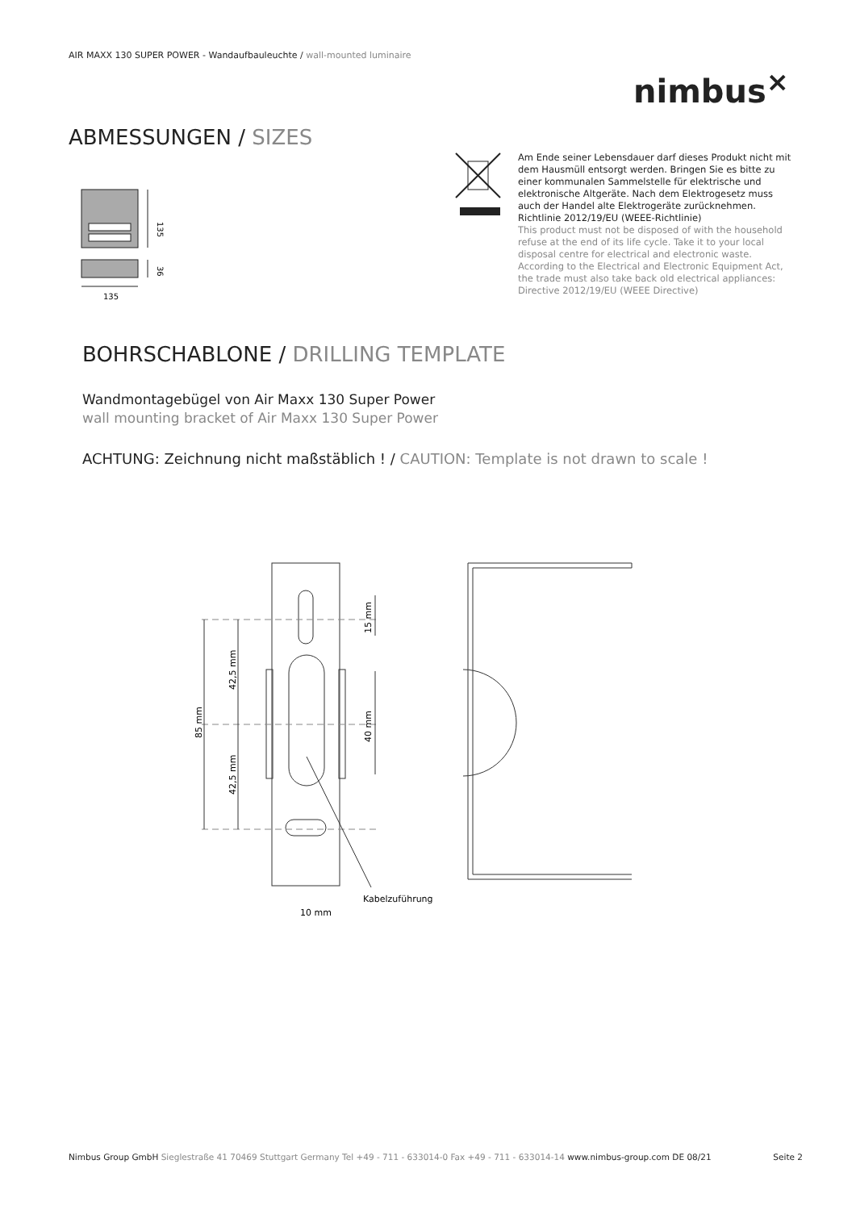AIR MAXX 130 SUPER POWER - Wandaufbauleuchte / wall-mounted luminaire
nimbus<sup>×</sup>
ABMESSUNGEN / SIZES
135
36
135
Am Ende seiner Lebensdauer darf dieses Produkt nicht mit dem Hausmüll entsorgt werden. Bringen Sie es bitte zu einer kommunalen Sammelstelle für elektrische und elektronische Altgeräte. Nach dem Elektrogesetz muss auch der Handel alte Elektrogeräte zurücknehmen. Richtlinie 2012/19/EU (WEEE-Richtlinie)
This product must not be disposed of with the household refuse at the end of its life cycle. Take it to your local disposal centre for electrical and electronic waste. According to the Electrical and Electronic Equipment Act, the trade must also take back old electrical appliances: Directive 2012/19/EU (WEEE Directive)
BOHRSCHABLONE / DRILLING TEMPLATE
Wandmontagebügel von Air Maxx 130 Super Power
wall mounting bracket of Air Maxx 130 Super Power
ACHTUNG: Zeichnung nicht maßstäblich ! / CAUTION: Template is not drawn to scale !
85 mm
42,5 mm
42,5 mm
15 mm
40 mm
Kabelzuführung
10 mm
Nimbus Group GmbH Sieglestraße 41 70469 Stuttgart Germany Tel +49 - 711 - 633014-0 Fax +49 - 711 - 633014-14 www.nimbus-group.com DE 08/21 Seite 2